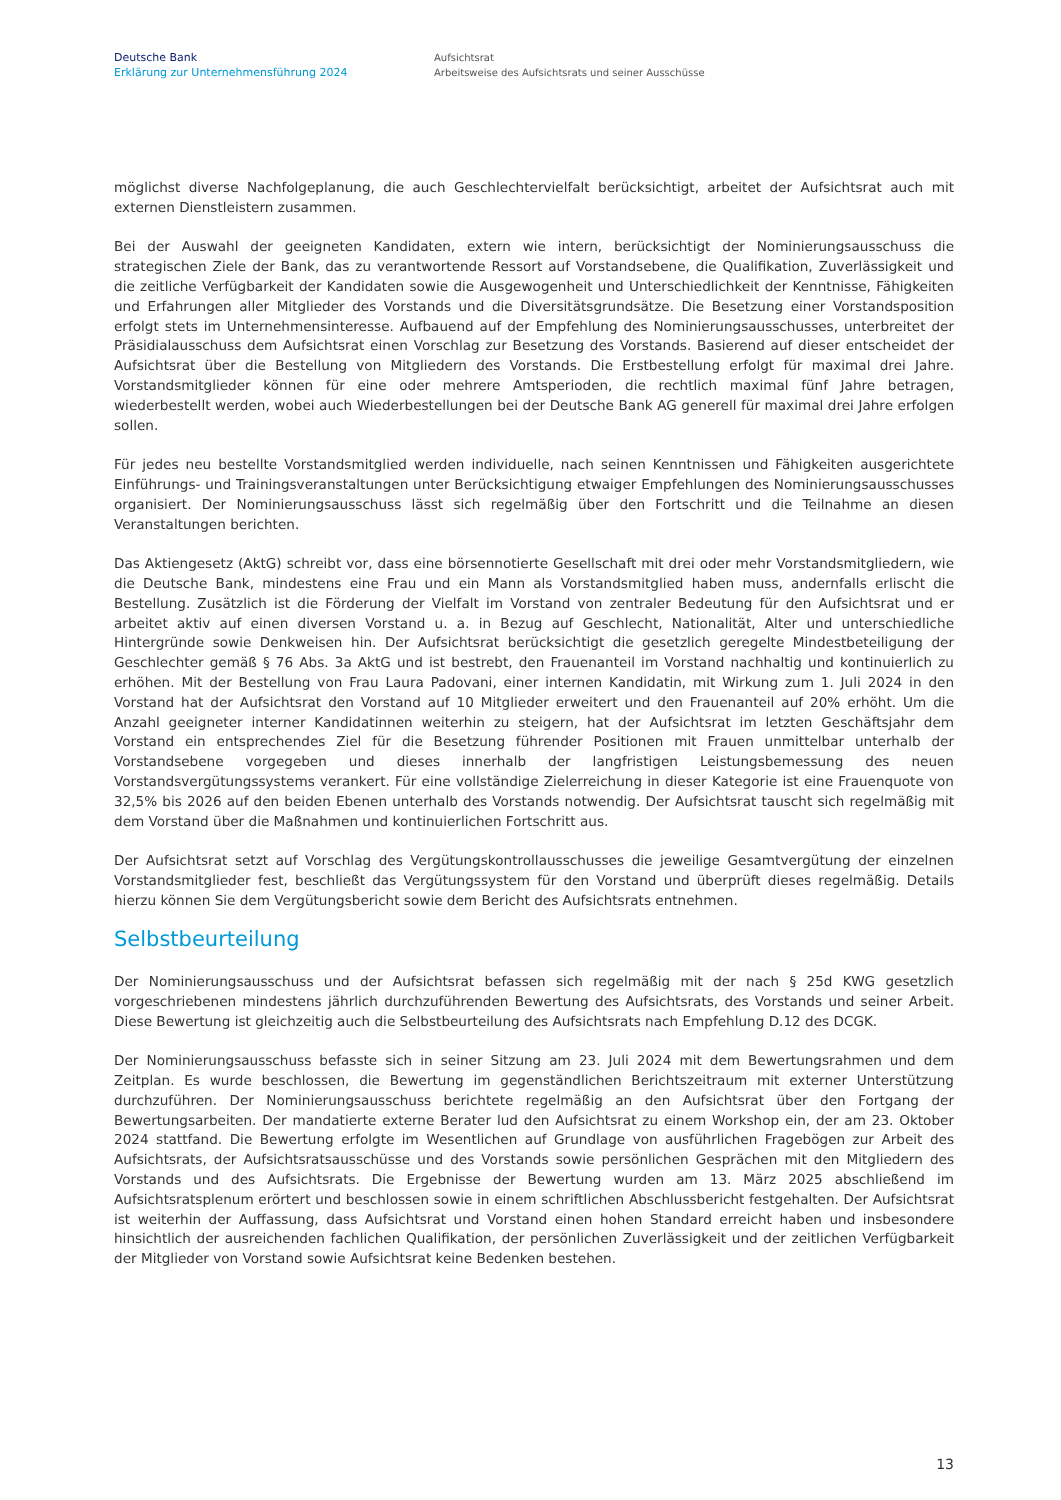Deutsche Bank
Erklärung zur Unternehmensführung 2024
Aufsichtsrat
Arbeitsweise des Aufsichtsrats und seiner Ausschüsse
möglichst diverse Nachfolgeplanung, die auch Geschlechtervielfalt berücksichtigt, arbeitet der Aufsichtsrat auch mit externen Dienstleistern zusammen.
Bei der Auswahl der geeigneten Kandidaten, extern wie intern, berücksichtigt der Nominierungsausschuss die strategischen Ziele der Bank, das zu verantwortende Ressort auf Vorstandsebene, die Qualifikation, Zuverlässigkeit und die zeitliche Verfügbarkeit der Kandidaten sowie die Ausgewogenheit und Unterschiedlichkeit der Kenntnisse, Fähigkeiten und Erfahrungen aller Mitglieder des Vorstands und die Diversitätsgrundsätze. Die Besetzung einer Vorstandsposition erfolgt stets im Unternehmensinteresse. Aufbauend auf der Empfehlung des Nominierungsausschusses, unterbreitet der Präsidialausschuss dem Aufsichtsrat einen Vorschlag zur Besetzung des Vorstands. Basierend auf dieser entscheidet der Aufsichtsrat über die Bestellung von Mitgliedern des Vorstands. Die Erstbestellung erfolgt für maximal drei Jahre. Vorstandsmitglieder können für eine oder mehrere Amtsperioden, die rechtlich maximal fünf Jahre betragen, wiederbestellt werden, wobei auch Wiederbestellungen bei der Deutsche Bank AG generell für maximal drei Jahre erfolgen sollen.
Für jedes neu bestellte Vorstandsmitglied werden individuelle, nach seinen Kenntnissen und Fähigkeiten ausgerichtete Einführungs- und Trainingsveranstaltungen unter Berücksichtigung etwaiger Empfehlungen des Nominierungsausschusses organisiert. Der Nominierungsausschuss lässt sich regelmäßig über den Fortschritt und die Teilnahme an diesen Veranstaltungen berichten.
Das Aktiengesetz (AktG) schreibt vor, dass eine börsennotierte Gesellschaft mit drei oder mehr Vorstandsmitgliedern, wie die Deutsche Bank, mindestens eine Frau und ein Mann als Vorstandsmitglied haben muss, andernfalls erlischt die Bestellung. Zusätzlich ist die Förderung der Vielfalt im Vorstand von zentraler Bedeutung für den Aufsichtsrat und er arbeitet aktiv auf einen diversen Vorstand u. a. in Bezug auf Geschlecht, Nationalität, Alter und unterschiedliche Hintergründe sowie Denkweisen hin. Der Aufsichtsrat berücksichtigt die gesetzlich geregelte Mindestbeteiligung der Geschlechter gemäß § 76 Abs. 3a AktG und ist bestrebt, den Frauenanteil im Vorstand nachhaltig und kontinuierlich zu erhöhen. Mit der Bestellung von Frau Laura Padovani, einer internen Kandidatin, mit Wirkung zum 1. Juli 2024 in den Vorstand hat der Aufsichtsrat den Vorstand auf 10 Mitglieder erweitert und den Frauenanteil auf 20% erhöht. Um die Anzahl geeigneter interner Kandidatinnen weiterhin zu steigern, hat der Aufsichtsrat im letzten Geschäftsjahr dem Vorstand ein entsprechendes Ziel für die Besetzung führender Positionen mit Frauen unmittelbar unterhalb der Vorstandsebene vorgegeben und dieses innerhalb der langfristigen Leistungsbemessung des neuen Vorstandsvergütungssystems verankert. Für eine vollständige Zielerreichung in dieser Kategorie ist eine Frauenquote von 32,5% bis 2026 auf den beiden Ebenen unterhalb des Vorstands notwendig. Der Aufsichtsrat tauscht sich regelmäßig mit dem Vorstand über die Maßnahmen und kontinuierlichen Fortschritt aus.
Der Aufsichtsrat setzt auf Vorschlag des Vergütungskontrollausschusses die jeweilige Gesamtvergütung der einzelnen Vorstandsmitglieder fest, beschließt das Vergütungssystem für den Vorstand und überprüft dieses regelmäßig. Details hierzu können Sie dem Vergütungsbericht sowie dem Bericht des Aufsichtsrats entnehmen.
Selbstbeurteilung
Der Nominierungsausschuss und der Aufsichtsrat befassen sich regelmäßig mit der nach § 25d KWG gesetzlich vorgeschriebenen mindestens jährlich durchzuführenden Bewertung des Aufsichtsrats, des Vorstands und seiner Arbeit. Diese Bewertung ist gleichzeitig auch die Selbstbeurteilung des Aufsichtsrats nach Empfehlung D.12 des DCGK.
Der Nominierungsausschuss befasste sich in seiner Sitzung am 23. Juli 2024 mit dem Bewertungsrahmen und dem Zeitplan. Es wurde beschlossen, die Bewertung im gegenständlichen Berichtszeitraum mit externer Unterstützung durchzuführen. Der Nominierungsausschuss berichtete regelmäßig an den Aufsichtsrat über den Fortgang der Bewertungsarbeiten. Der mandatierte externe Berater lud den Aufsichtsrat zu einem Workshop ein, der am 23. Oktober 2024 stattfand. Die Bewertung erfolgte im Wesentlichen auf Grundlage von ausführlichen Fragebögen zur Arbeit des Aufsichtsrats, der Aufsichtsratsausschüsse und des Vorstands sowie persönlichen Gesprächen mit den Mitgliedern des Vorstands und des Aufsichtsrats. Die Ergebnisse der Bewertung wurden am 13. März 2025 abschließend im Aufsichtsratsplenum erörtert und beschlossen sowie in einem schriftlichen Abschlussbericht festgehalten. Der Aufsichtsrat ist weiterhin der Auffassung, dass Aufsichtsrat und Vorstand einen hohen Standard erreicht haben und insbesondere hinsichtlich der ausreichenden fachlichen Qualifikation, der persönlichen Zuverlässigkeit und der zeitlichen Verfügbarkeit der Mitglieder von Vorstand sowie Aufsichtsrat keine Bedenken bestehen.
13